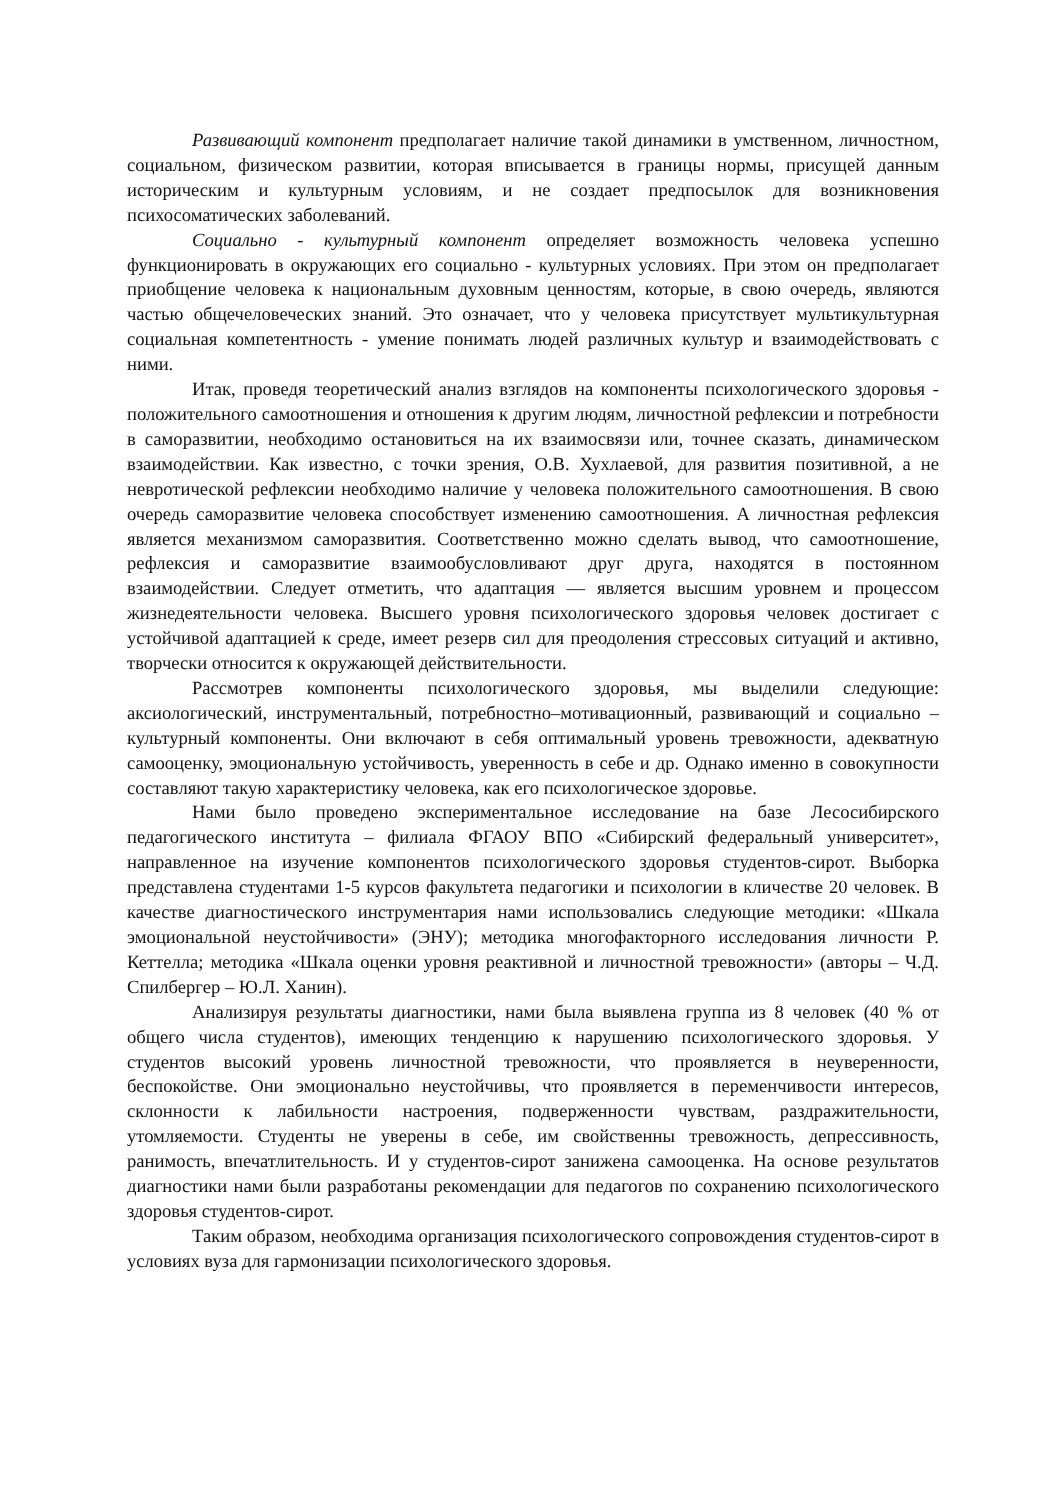Развивающий компонент предполагает наличие такой динамики в умственном, личностном, социальном, физическом развитии, которая вписывается в границы нормы, присущей данным историческим и культурным условиям, и не создает предпосылок для возникновения психосоматических заболеваний.
Социально - культурный компонент определяет возможность человека успешно функционировать в окружающих его социально - культурных условиях. При этом он предполагает приобщение человека к национальным духовным ценностям, которые, в свою очередь, являются частью общечеловеческих знаний. Это означает, что у человека присутствует мультикультурная социальная компетентность - умение понимать людей различных культур и взаимодействовать с ними.
Итак, проведя теоретический анализ взглядов на компоненты психологического здоровья - положительного самоотношения и отношения к другим людям, личностной рефлексии и потребности в саморазвитии, необходимо остановиться на их взаимосвязи или, точнее сказать, динамическом взаимодействии. Как известно, с точки зрения, О.В. Хухлаевой, для развития позитивной, а не невротической рефлексии необходимо наличие у человека положительного самоотношения. В свою очередь саморазвитие человека способствует изменению самоотношения. А личностная рефлексия является механизмом саморазвития. Соответственно можно сделать вывод, что самоотношение, рефлексия и саморазвитие взаимообусловливают друг друга, находятся в постоянном взаимодействии. Следует отметить, что адаптация — является высшим уровнем и процессом жизнедеятельности человека. Высшего уровня психологического здоровья человек достигает с устойчивой адаптацией к среде, имеет резерв сил для преодоления стрессовых ситуаций и активно, творчески относится к окружающей действительности.
Рассмотрев компоненты психологического здоровья, мы выделили следующие: аксиологический, инструментальный, потребностно–мотивационный, развивающий и социально – культурный компоненты. Они включают в себя оптимальный уровень тревожности, адекватную самооценку, эмоциональную устойчивость, уверенность в себе и др. Однако именно в совокупности составляют такую характеристику человека, как его психологическое здоровье.
Нами было проведено экспериментальное исследование на базе Лесосибирского педагогического института – филиала ФГАОУ ВПО «Сибирский федеральный университет», направленное на изучение компонентов психологического здоровья студентов-сирот. Выборка представлена студентами 1-5 курсов факультета педагогики и психологии в кличестве 20 человек. В качестве диагностического инструментария нами использовались следующие методики: «Шкала эмоциональной неустойчивости» (ЭНУ); методика многофакторного исследования личности Р. Кеттелла; методика «Шкала оценки уровня реактивной и личностной тревожности» (авторы – Ч.Д. Спилбергер – Ю.Л. Ханин).
Анализируя результаты диагностики, нами была выявлена группа из 8 человек (40 % от общего числа студентов), имеющих тенденцию к нарушению психологического здоровья. У студентов высокий уровень личностной тревожности, что проявляется в неуверенности, беспокойстве. Они эмоционально неустойчивы, что проявляется в переменчивости интересов, склонности к лабильности настроения, подверженности чувствам, раздражительности, утомляемости. Студенты не уверены в себе, им свойственны тревожность, депрессивность, ранимость, впечатлительность. И у студентов-сирот занижена самооценка. На основе результатов диагностики нами были разработаны рекомендации для педагогов по сохранению психологического здоровья студентов-сирот.
Таким образом, необходима организация психологического сопровождения студентов-сирот в условиях вуза для гармонизации психологического здоровья.